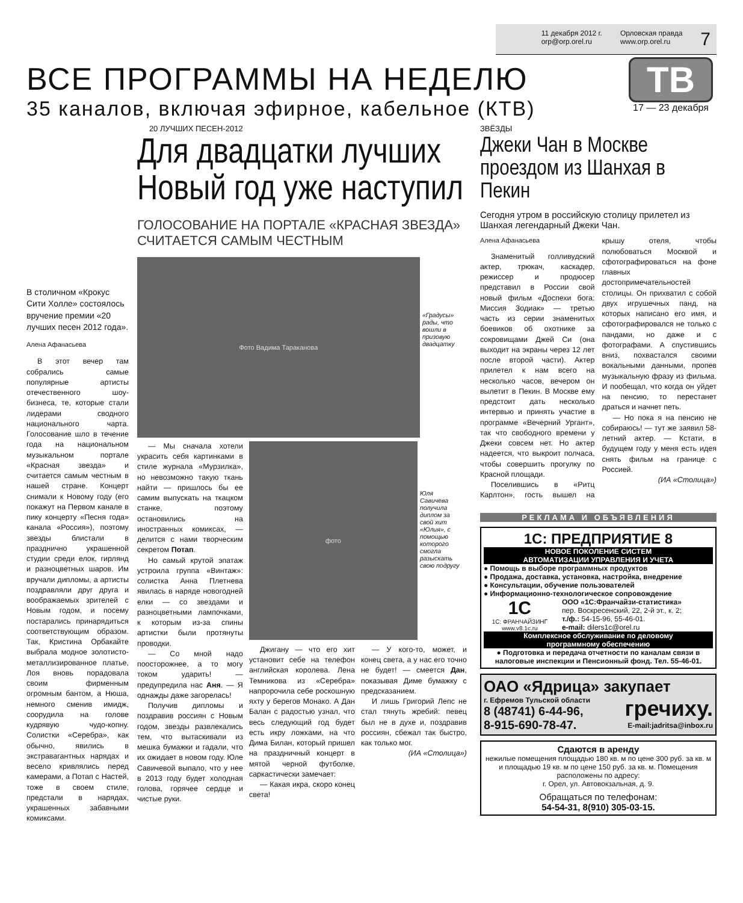11 декабря 2012 г.
orp@orp.orel.ru
Орловская правда
www.orp.orel.ru
7
ВСЕ ПРОГРАММЫ НА НЕДЕЛЮ
35 каналов, включая эфирное, кабельное (КТВ)
ТВ
17 — 23 декабря
В столичном «Крокус Сити Холле» состоялось вручение премии «20 лучших песен 2012 года».
Алена Афанасьева
В этот вечер там собрались самые популярные артисты отечественного шоу-бизнеса, те, которые стали лидерами сводного национального чарта. Голосование шло в течение года на национальном музыкальном портале «Красная звезда» и считается самым честным в нашей стране. Концерт снимали к Новому году (его покажут на Первом канале в пику концерту «Песня года» канала «Россия»), поэтому звезды блистали в празднично украшенной студии среди елок, гирлянд и разноцветных шаров. Им вручали дипломы, а артисты поздравляли друг друга и воображаемых зрителей с Новым годом, и посему постарались принарядиться соответствующим образом. Так, Кристина Орбакайте выбрала модное золотисто-металлизированное платье, Лоя вновь порадовала своим фирменным огромным бантом, а Нюша, немного сменив имидж, соорудила на голове кудрявую чудо-копну. Солистки «Серебра», как обычно, явились в экстравагантных нарядах и весело кривлялись перед камерами, а Потап с Настей, тоже в своем стиле, предстали в нарядах, украшенных забавными комиксами.
20 ЛУЧШИХ ПЕСЕН-2012
Для двадцатки лучших
Новый год уже наступил
ГОЛОСОВАНИЕ НА ПОРТАЛЕ «КРАСНАЯ ЗВЕЗДА»
СЧИТАЕТСЯ САМЫМ ЧЕСТНЫМ
Фото Вадима Тараканова
«Градусы» рады, что вошли в призовую двадцатку
— Мы сначала хотели украсить себя картинками в стиле журнала «Мурзилка», но невозможно такую ткань найти — пришлось бы ее самим выпускать на ткацком станке, поэтому остановились на иностранных комиксах, — делится с нами творческим секретом Потап.
Но самый крутой эпатаж устроила группа «Винтаж»: солистка Анна Плетнева явилась в наряде новогодней елки — со звездами и разноцветными лампочками, к которым из-за спины артистки были протянуты проводки.
— Со мной надо поосторожнее, а то могу током ударить! — предупредила нас Аня. — Я однажды даже загорелась!
Получив дипломы и поздравив россиян с Новым годом, звезды развлекались тем, что вытаскивали из мешка бумажки и гадали, что их ожидает в новом году. Юле Савичевой выпало, что у нее в 2013 году будет холодная голова, горячее сердце и чистые руки.
фото
Юля Савичева получила диплом за свой хит «Юлия», с помощью которого смогла разыскать свою подругу
Джигану — что его хит установит себе на телефон английская королева. Лена Темникова из «Серебра» напророчила себе роскошную яхту у берегов Монако. А Дан Балан с радостью узнал, что весь следующий год будет есть икру ложками, на что Дима Билан, который пришел на праздничный концерт в мятой черной футболке, саркастически замечает:
— Какая икра, скоро конец света!
— У кого-то, может, и конец света, а у нас его точно не будет! — смеется Дан, показывая Диме бумажку с предсказанием.
И лишь Григорий Лепс не стал тянуть жребий: певец был не в духе и, поздравив россиян, сбежал так быстро, как только мог.
(ИА «Столица»)
ЗВЁЗДЫ
Джеки Чан в Москве
проездом из Шанхая в Пекин
Сегодня утром в российскую столицу прилетел из Шанхая легендарный Джеки Чан.
Алена Афанасьева
Знаменитый голливудский актер, трюкач, каскадер, режиссер и продюсер представил в России свой новый фильм «Доспехи бога: Миссия Зодиак» — третью часть из серии знаменитых боевиков об охотнике за сокровищами Джей Си (она выходит на экраны через 12 лет после второй части). Актер прилетел к нам всего на несколько часов, вечером он вылетит в Пекин. В Москве ему предстоит дать несколько интервью и принять участие в программе «Вечерний Ургант», так что свободного времени у Джеки совсем нет. Но актер надеется, что выкроит полчаса, чтобы совершить прогулку по Красной площади.
Поселившись в «Ритц Карлтон», гость вышел на крышу отеля, чтобы полюбоваться Москвой и сфотографироваться на фоне главных достопримечательностей столицы. Он прихватил с собой двух игрушечных панд, на которых написано его имя, и сфотографировался не только с пандами, но даже и с фотографами. А спустившись вниз, похвастался своими вокальными данными, пропев музыкальную фразу из фильма. И пообещал, что когда он уйдет на пенсию, то перестанет драться и начнет петь.
— Но пока я на пенсию не собираюсь! — тут же заявил 58-летний актер. — Кстати, в будущем году у меня есть идея снять фильм на границе с Россией.
(ИА «Столица»)
РЕКЛАМА И ОБЪЯВЛЕНИЯ
1С: ПРЕДПРИЯТИЕ 8
НОВОЕ ПОКОЛЕНИЕ СИСТЕМ
АВТОМАТИЗАЦИИ УПРАВЛЕНИЯ И УЧЕТА
● Помощь в выборе программных продуктов
● Продажа, доставка, установка, настройка, внедрение
● Консультации, обучение пользователей
● Информационно-технологическое сопровождение
1С
1С: ФРАНЧАЙЗИНГ
www.v8.1c.ru
ООО «1С:Франчайзи-статистика»
пер. Воскресенский, 22, 2-й эт., к. 2;
т./ф.: 54-15-96, 55-46-01.
e-mail: dilers1c@orel.ru
Комплексное обслуживание по деловому
программному обеспечению
● Подготовка и передача отчетности по каналам связи в налоговые инспекции и Пенсионный фонд. Тел. 55-46-01.
ОАО «Ядрица» закупает
г. Ефремов Тульской области
8 (48741) 6-44-96,
8-915-690-78-47.
гречиху.
E-mail:jadritsa@inbox.ru
Сдаются в аренду
нежилые помещения площадью 180 кв. м по цене 300 руб. за кв. м и площадью 19 кв. м по цене 150 руб. за кв. м. Помещения расположены по адресу:
г. Орел, ул. Автовокзальная, д. 9.
Обращаться по телефонам:
54-54-31, 8(910) 305-03-15.